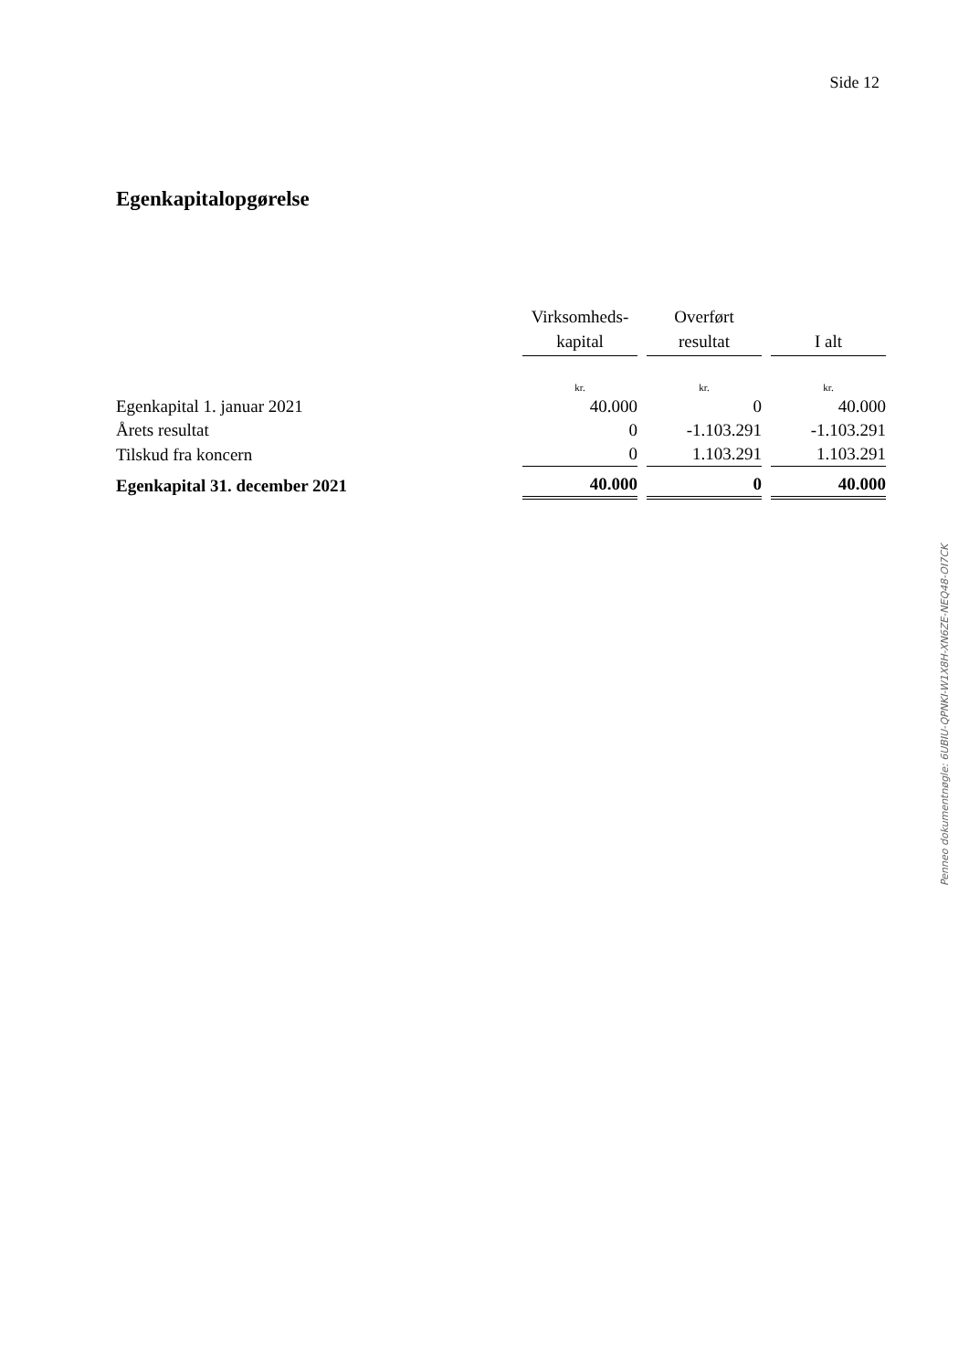Side 12
Egenkapitalopgørelse
| | Virksomheds- kapital | Overført resultat | I alt |
| --- | --- | --- | --- |
| | kr. | kr. | kr. |
| Egenkapital 1. januar 2021 | 40.000 | 0 | 40.000 |
| Årets resultat | 0 | -1.103.291 | -1.103.291 |
| Tilskud fra koncern | 0 | 1.103.291 | 1.103.291 |
| Egenkapital 31. december 2021 | 40.000 | 0 | 40.000 |
Penneo dokumentnøgle: 6UBIU-QPNKI-W1X8H-XN6ZE-NEQ48-OI7CK